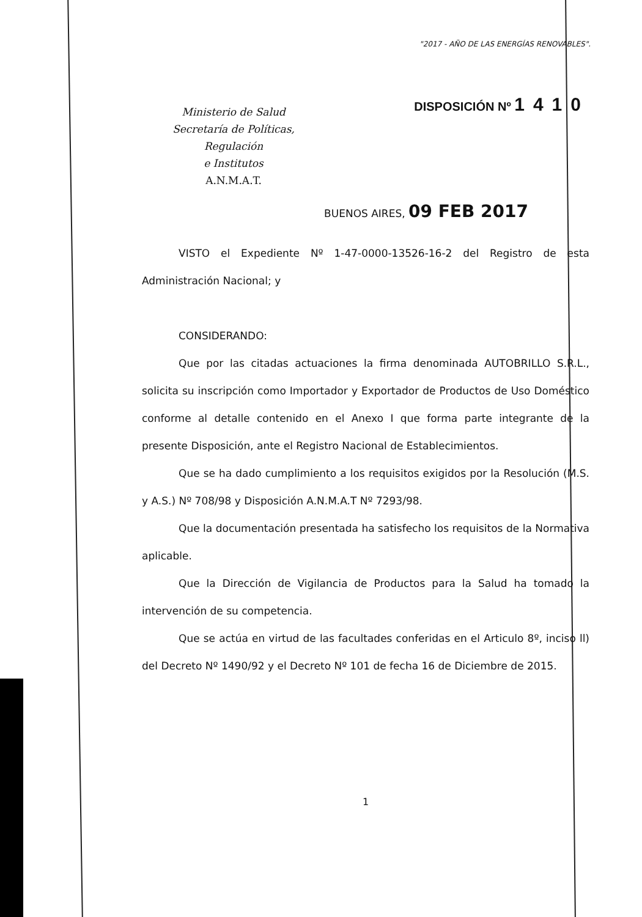"2017 - AÑO DE LAS ENERGÍAS RENOVABLES".
Ministerio de Salud
Secretaría de Políticas, Regulación
e Institutos
A.N.M.A.T.
DISPOSICIÓN Nº 1410
BUENOS AIRES, 09 FEB 2017
VISTO el Expediente Nº 1-47-0000-13526-16-2 del Registro de esta Administración Nacional; y
CONSIDERANDO:
Que por las citadas actuaciones la firma denominada AUTOBRILLO S.R.L., solicita su inscripción como Importador y Exportador de Productos de Uso Doméstico conforme al detalle contenido en el Anexo I que forma parte integrante de la presente Disposición, ante el Registro Nacional de Establecimientos.
Que se ha dado cumplimiento a los requisitos exigidos por la Resolución (M.S. y A.S.) Nº 708/98 y Disposición A.N.M.A.T Nº 7293/98.
Que la documentación presentada ha satisfecho los requisitos de la Normativa aplicable.
Que la Dirección de Vigilancia de Productos para la Salud ha tomado la intervención de su competencia.
Que se actúa en virtud de las facultades conferidas en el Articulo 8º, inciso ll) del Decreto Nº 1490/92 y el Decreto Nº 101 de fecha 16 de Diciembre de 2015.
1